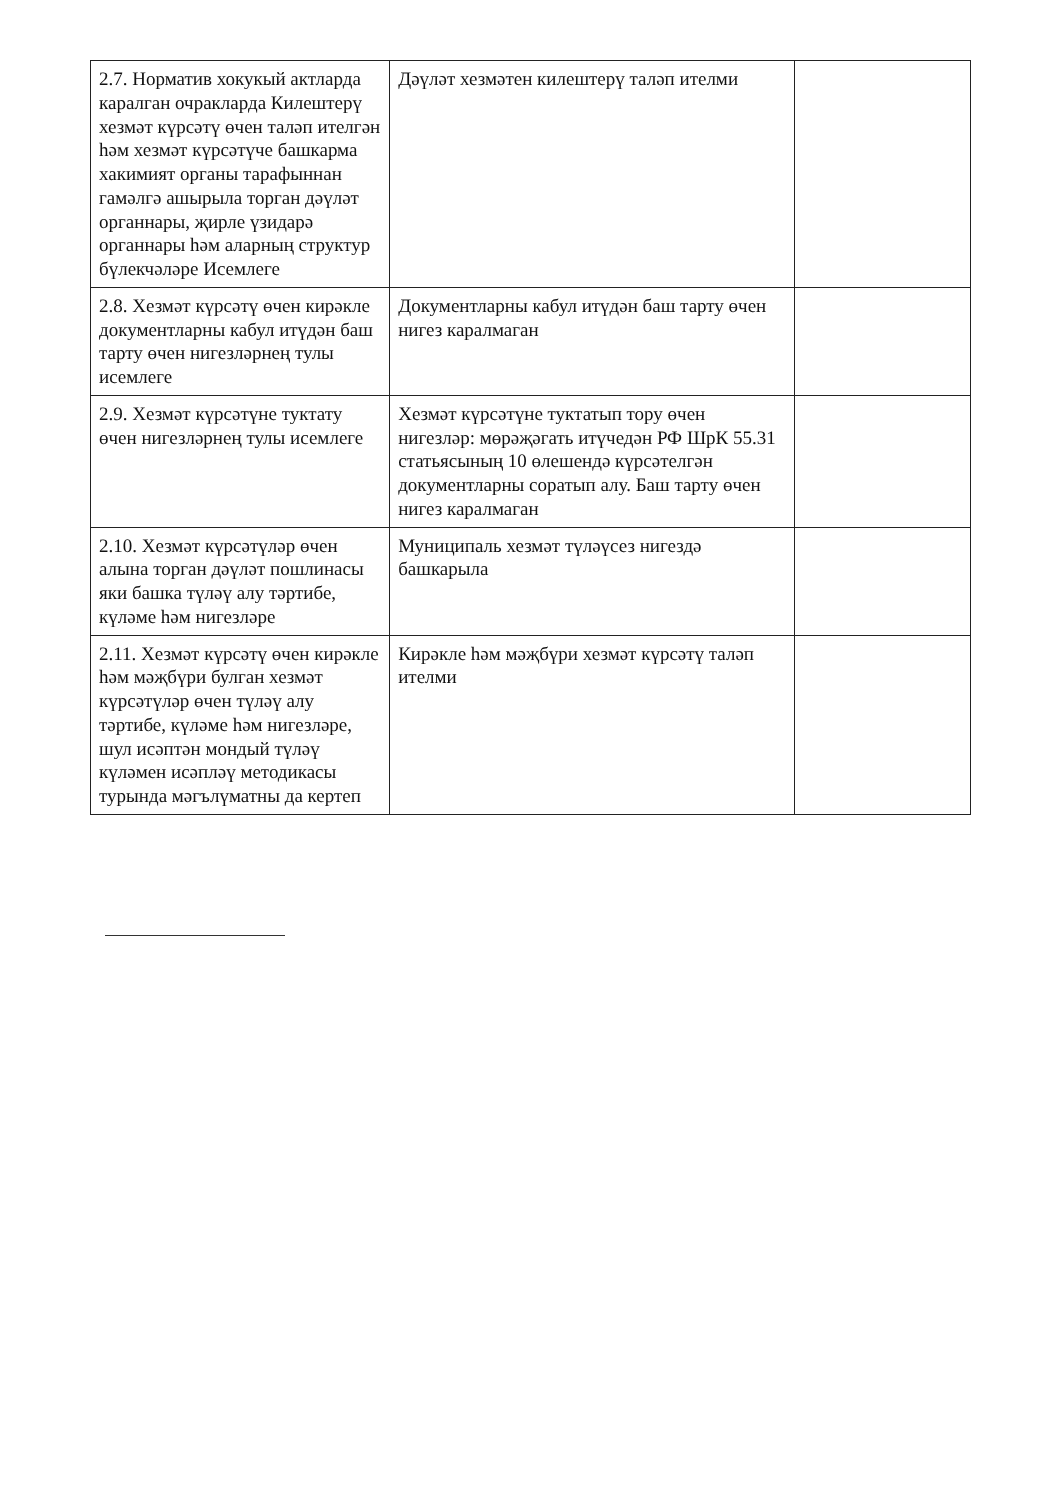| 2.7. Норматив хокукый актларда каралган очракларда Килештерү хезмәт күрсәтү өчен таләп ителгән һәм хезмәт күрсәтүче башкарма хакимият органы тарафыннан гамәлгә ашырыла торган дәүләт органнары, җирле үзидарә органнары һәм аларның структур бүлекчәләре Исемлеге | Дәүләт хезмәтен килештерү таләп ителми | |
| 2.8. Хезмәт күрсәтү өчен кирәкле документларны кабул итүдән баш тарту өчен нигезләрнең тулы исемлеге | Документларны кабул итүдән баш тарту өчен нигез каралмаган | |
| 2.9. Хезмәт күрсәтүне туктату өчен нигезләрнең тулы исемлеге | Хезмәт күрсәтүне туктатып тору өчен нигезләр: мөрәҗәгать итүчедән РФ ШрК 55.31 статьясының 10 өлешендә күрсәтелгән документларны соратып алу. Баш тарту өчен нигез каралмаган | |
| 2.10. Хезмәт күрсәтүләр өчен алына торган дәүләт пошлинасы яки башка түләү алу тәртибе, күләме һәм нигезләре | Муниципаль хезмәт түләүсез нигездә башкарыла | |
| 2.11. Хезмәт күрсәтү өчен кирәкле һәм мәҗбүри булган хезмәт күрсәтүләр өчен түләү алу тәртибе, күләме һәм нигезләре, шул исәптән мондый түләү күләмен исәпләү методикасы турында мәгълүматны да кертеп | Кирәкле һәм мәҗбүри хезмәт күрсәтү таләп ителми | |